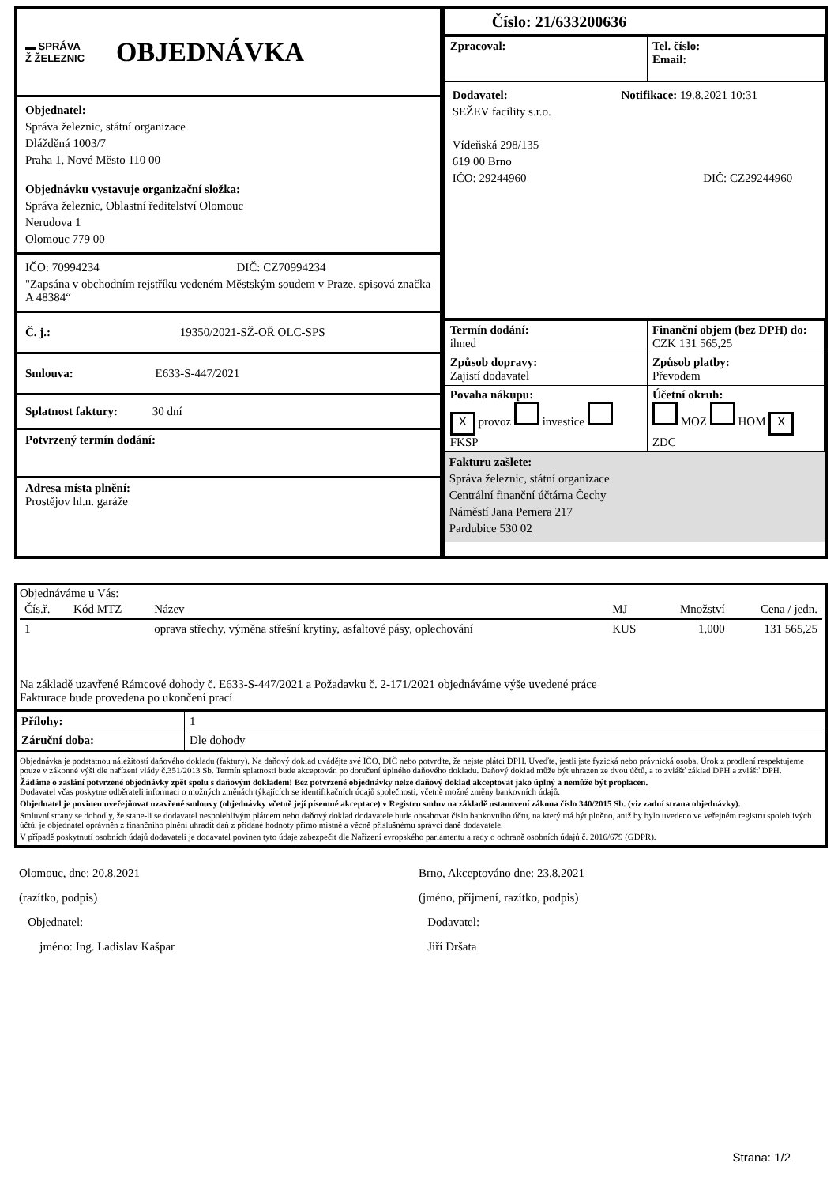▬ SPRÁVA
Ž ŽELEZNIC
OBJEDNÁVKA
Objednatel:
Správa železnic, státní organizace
Dlážděná 1003/7
Praha 1, Nové Město 110 00
Objednávku vystavuje organizační složka:
Správa železnic, Oblastní ředitelství Olomouc
Nerudova 1
Olomouc 779 00
IČO: 70994234 DIČ: CZ70994234
"Zapsána v obchodním rejstříku vedeném Městským soudem v Praze, spisová značka A 48384“
Č. j.: 19350/2021-SŽ-OŘ OLC-SPS
Smlouva: E633-S-447/2021
Splatnost faktury: 30 dní
Potvrzený termín dodání:
Adresa místa plnění:
Prostějov hl.n. garáže
Číslo: 21/633200636
| Zpracoval: | Tel. číslo: Email: |
Dodavatel: Notifikace: 19.8.2021 10:31
SEŽEV facility s.r.o.
Vídeňská 298/135
619 00 Brno
IČO: 29244960 DIČ: CZ29244960
| Termín dodání: ihned | Finanční objem (bez DPH) do: CZK 131 565,25 |
| Způsob dopravy: Zajistí dodavatel | Způsob platby: Převodem |
| Povaha nákupu: X provoz investice FKSP | Účetní okruh: MOZ HOM X ZDC |
Fakturu zašlete:
Správa železnic, státní organizace
Centrální finanční účtárna Čechy
Náměstí Jana Pernera 217
Pardubice 530 02
Objednáváme u Vás:
| Čís.ř. | Kód MTZ | Název | MJ | Množství | Cena / jedn. |
| --- | --- | --- | --- | --- | --- |
| 1 | | oprava střechy, výměna střešní krytiny, asfaltové pásy, oplechování | KUS | 1,000 | 131 565,25 |
Na základě uzavřené Rámcové dohody č. E633-S-447/2021 a Požadavku č. 2-171/2021 objednáváme výše uvedené práce
Fakturace bude provedena po ukončení prací
| Přílohy: | 1 |
| Záruční doba: | Dle dohody |
Objednávka je podstatnou náležitostí daňového dokladu (faktury). Na daňový doklad uvádějte své IČO, DIČ nebo potvrďte, že nejste plátci DPH. Uveďte, jestli jste fyzická nebo právnická osoba. Úrok z prodlení respektujeme pouze v zákonné výši dle nařízení vlády č.351/2013 Sb. Termín splatnosti bude akceptován po doručení úplného daňového dokladu. Daňový doklad může být uhrazen ze dvou účtů, a to zvlášť základ DPH a zvlášť DPH.
Žádáme o zaslání potvrzené objednávky zpět spolu s daňovým dokladem! Bez potvrzené objednávky nelze daňový doklad akceptovat jako úplný a nemůže být proplacen.
Dodavatel včas poskytne odběrateli informaci o možných změnách týkajících se identifikačních údajů společnosti, včetně možné změny bankovních údajů.
Objednatel je povinen uveřejňovat uzavřené smlouvy (objednávky včetně její písemné akceptace) v Registru smluv na základě ustanovení zákona číslo 340/2015 Sb. (viz zadní strana objednávky).
Smluvní strany se dohodly, že stane-li se dodavatel nespolehlivým plátcem nebo daňový doklad dodavatele bude obsahovat číslo bankovního účtu, na který má být plněno, aniž by bylo uvedeno ve veřejném registru spolehlivých účtů, je objednatel oprávněn z finančního plnění uhradit daň z přidané hodnoty přímo místně a věcně příslušnému správci daně dodavatele.
V případě poskytnutí osobních údajů dodavateli je dodavatel povinen tyto údaje zabezpečit dle Nařízení evropského parlamentu a rady o ochraně osobních údajů č. 2016/679 (GDPR).
Olomouc, dne: 20.8.2021
(razítko, podpis)
Objednatel:
jméno: Ing. Ladislav Kašpar
Brno, Akceptováno dne: 23.8.2021
(jméno, příjmení, razítko, podpis)
Dodavatel:
Jiří Dršata
Strana: 1/2